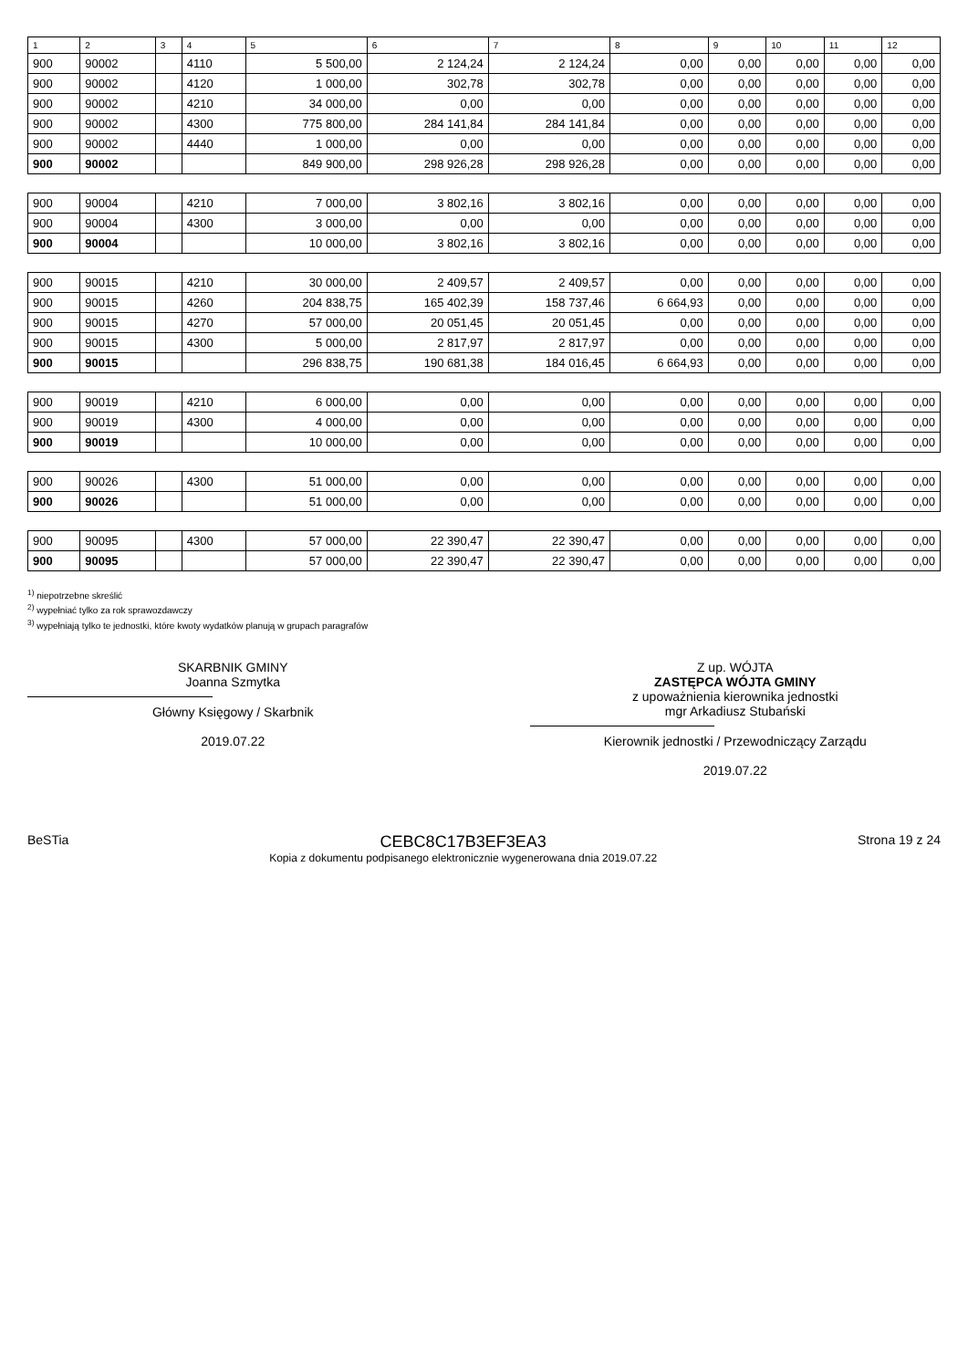| 1 | 2 | 3 | 4 | 5 | 6 | 7 | 8 | 9 | 10 | 11 | 12 |
| --- | --- | --- | --- | --- | --- | --- | --- | --- | --- | --- | --- |
| 900 | 90002 | | 4110 | 5 500,00 | 2 124,24 | 2 124,24 | 0,00 | 0,00 | 0,00 | 0,00 | 0,00 |
| 900 | 90002 | | 4120 | 1 000,00 | 302,78 | 302,78 | 0,00 | 0,00 | 0,00 | 0,00 | 0,00 |
| 900 | 90002 | | 4210 | 34 000,00 | 0,00 | 0,00 | 0,00 | 0,00 | 0,00 | 0,00 | 0,00 |
| 900 | 90002 | | 4300 | 775 800,00 | 284 141,84 | 284 141,84 | 0,00 | 0,00 | 0,00 | 0,00 | 0,00 |
| 900 | 90002 | | 4440 | 1 000,00 | 0,00 | 0,00 | 0,00 | 0,00 | 0,00 | 0,00 | 0,00 |
| 900 | 90002 | | | 849 900,00 | 298 926,28 | 298 926,28 | 0,00 | 0,00 | 0,00 | 0,00 | 0,00 |
| 900 | 90004 | | 4210 | 7 000,00 | 3 802,16 | 3 802,16 | 0,00 | 0,00 | 0,00 | 0,00 | 0,00 |
| 900 | 90004 | | 4300 | 3 000,00 | 0,00 | 0,00 | 0,00 | 0,00 | 0,00 | 0,00 | 0,00 |
| 900 | 90004 | | | 10 000,00 | 3 802,16 | 3 802,16 | 0,00 | 0,00 | 0,00 | 0,00 | 0,00 |
| 900 | 90015 | | 4210 | 30 000,00 | 2 409,57 | 2 409,57 | 0,00 | 0,00 | 0,00 | 0,00 | 0,00 |
| 900 | 90015 | | 4260 | 204 838,75 | 165 402,39 | 158 737,46 | 6 664,93 | 0,00 | 0,00 | 0,00 | 0,00 |
| 900 | 90015 | | 4270 | 57 000,00 | 20 051,45 | 20 051,45 | 0,00 | 0,00 | 0,00 | 0,00 | 0,00 |
| 900 | 90015 | | 4300 | 5 000,00 | 2 817,97 | 2 817,97 | 0,00 | 0,00 | 0,00 | 0,00 | 0,00 |
| 900 | 90015 | | | 296 838,75 | 190 681,38 | 184 016,45 | 6 664,93 | 0,00 | 0,00 | 0,00 | 0,00 |
| 900 | 90019 | | 4210 | 6 000,00 | 0,00 | 0,00 | 0,00 | 0,00 | 0,00 | 0,00 | 0,00 |
| 900 | 90019 | | 4300 | 4 000,00 | 0,00 | 0,00 | 0,00 | 0,00 | 0,00 | 0,00 | 0,00 |
| 900 | 90019 | | | 10 000,00 | 0,00 | 0,00 | 0,00 | 0,00 | 0,00 | 0,00 | 0,00 |
| 900 | 90026 | | 4300 | 51 000,00 | 0,00 | 0,00 | 0,00 | 0,00 | 0,00 | 0,00 | 0,00 |
| 900 | 90026 | | | 51 000,00 | 0,00 | 0,00 | 0,00 | 0,00 | 0,00 | 0,00 | 0,00 |
| 900 | 90095 | | 4300 | 57 000,00 | 22 390,47 | 22 390,47 | 0,00 | 0,00 | 0,00 | 0,00 | 0,00 |
| 900 | 90095 | | | 57 000,00 | 22 390,47 | 22 390,47 | 0,00 | 0,00 | 0,00 | 0,00 | 0,00 |
<sup>1)</sup> niepotrzebne skreślić
<sup>2)</sup> wypełniać tylko za rok sprawozdawczy
<sup>3)</sup> wypełniają tylko te jednostki, które kwoty wydatków planują w grupach paragrafów
SKARBNIK GMINY
Joanna Szmytka
Główny Księgowy / Skarbnik
2019.07.22
Z up. WÓJTA
ZASTĘPCA WÓJTA GMINY
z upoważnienia kierownika jednostki
mgr Arkadiusz Stubański
Kierownik jednostki / Przewodniczący Zarządu
2019.07.22
BeSTia
CEBC8C17B3EF3EA3
Kopia z dokumentu podpisanego elektronicznie wygenerowana dnia 2019.07.22
Strona 19 z 24